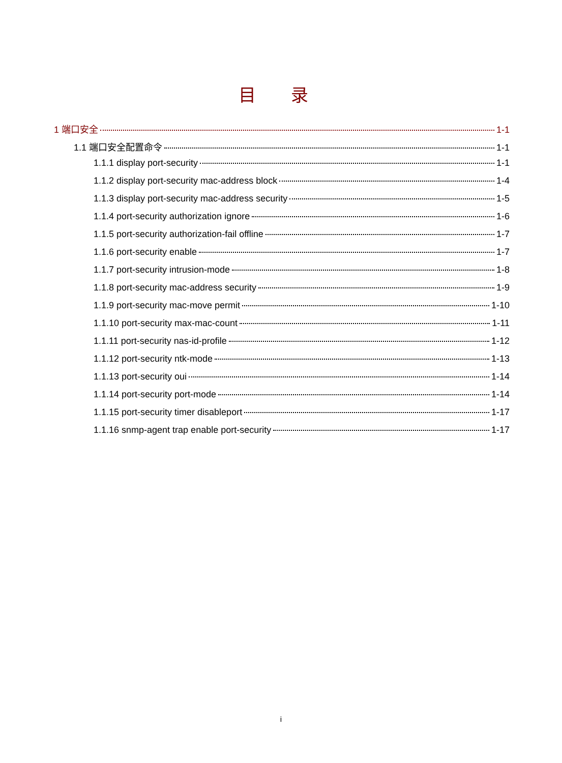目 录
1 端口安全 1-1
1.1 端口安全配置命令 1-1
1.1.1 display port-security 1-1
1.1.2 display port-security mac-address block 1-4
1.1.3 display port-security mac-address security 1-5
1.1.4 port-security authorization ignore 1-6
1.1.5 port-security authorization-fail offline 1-7
1.1.6 port-security enable 1-7
1.1.7 port-security intrusion-mode 1-8
1.1.8 port-security mac-address security 1-9
1.1.9 port-security mac-move permit 1-10
1.1.10 port-security max-mac-count 1-11
1.1.11 port-security nas-id-profile 1-12
1.1.12 port-security ntk-mode 1-13
1.1.13 port-security oui 1-14
1.1.14 port-security port-mode 1-14
1.1.15 port-security timer disableport 1-17
1.1.16 snmp-agent trap enable port-security 1-17
i